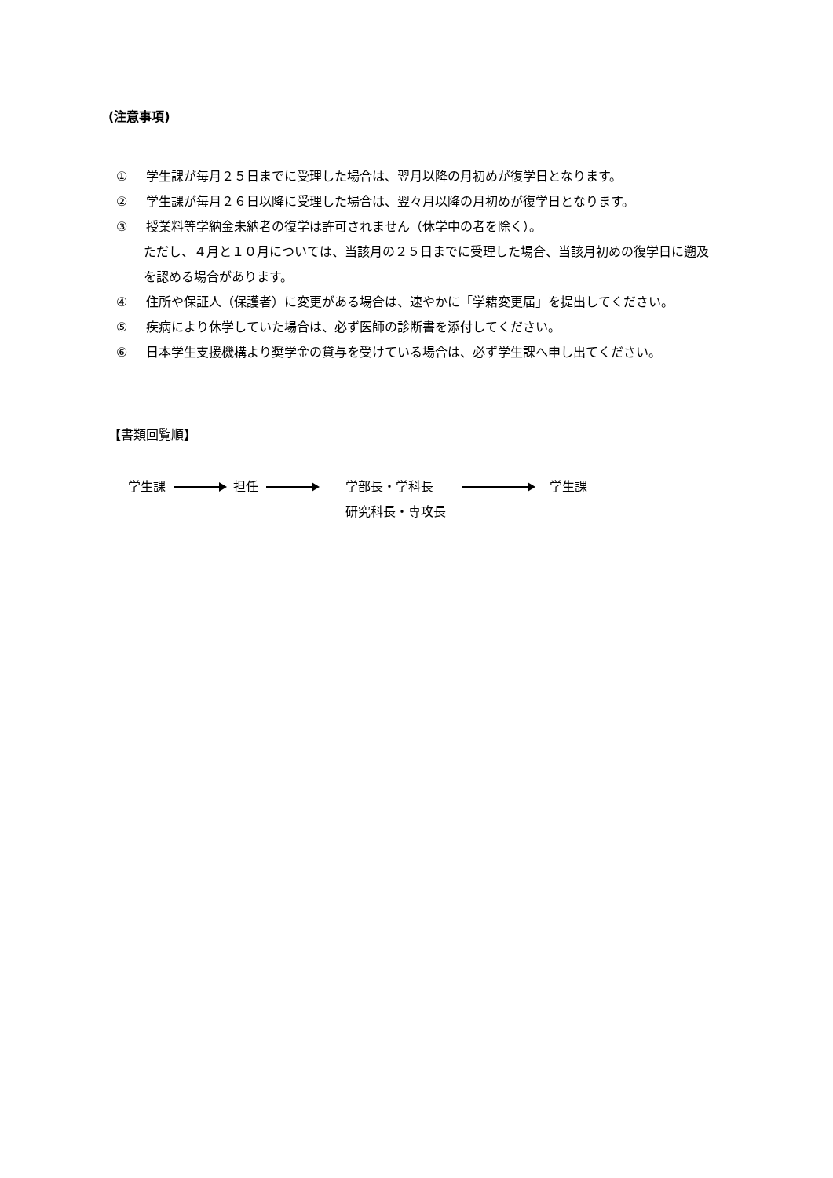(注意事項)
① 学生課が毎月２５日までに受理した場合は、翌月以降の月初めが復学日となります。
② 学生課が毎月２６日以降に受理した場合は、翌々月以降の月初めが復学日となります。
③ 授業料等学納金未納者の復学は許可されません（休学中の者を除く）。
ただし、４月と１０月については、当該月の２５日までに受理した場合、当該月初めの復学日に遡及を認める場合があります。
④ 住所や保証人（保護者）に変更がある場合は、速やかに「学籍変更届」を提出してください。
⑤ 疾病により休学していた場合は、必ず医師の診断書を添付してください。
⑥ 日本学生支援機構より奨学金の貸与を受けている場合は、必ず学生課へ申し出てください。
【書類回覧順】
学生課 担任 学部長・学科長
研究科長・専攻長 学生課